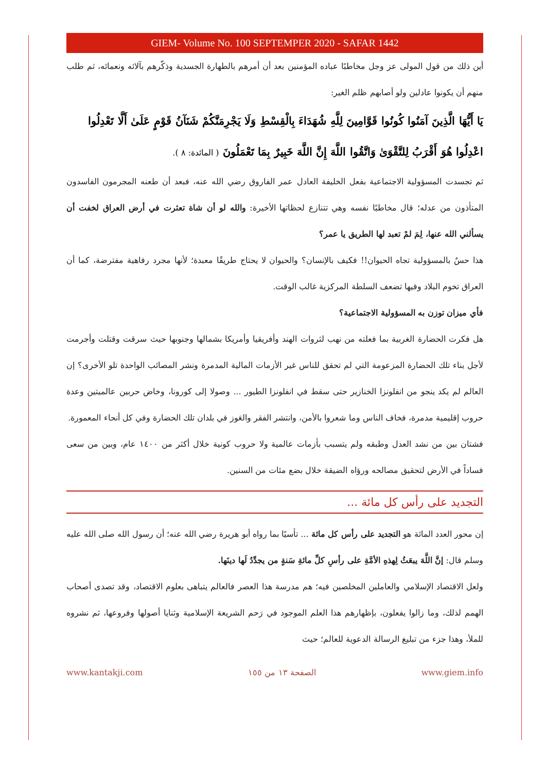GIEM- Volume No. 100 SEPTEMPER 2020 - SAFAR 1442
أين ذلك من قول المولى عز وجل مخاطبًا عباده المؤمنين بعد أن أمرهم بالطهارة الجسدية وذكّرهم بآلائه ونعمائه، ثم طلب منهم أن يكونوا عادلين ولو أصابهم ظلم الغير:
يَا أَيُّهَا الَّذِينَ آمَنُوا كُونُوا قَوَّامِينَ لِلَّهِ شُهَدَاءَ بِالْقِسْطِ وَلَا يَجْرِمَنَّكُمْ شَنَآنُ قَوْمٍ عَلَىٰ أَلَّا تَعْدِلُوا اعْدِلُوا هُوَ أَقْرَبُ لِلتَّقْوَىٰ وَاتَّقُوا اللَّهَ إِنَّ اللَّهَ خَبِيرٌ بِمَا تَعْمَلُونَ ( المائدة: ٨ ).
ثم تجسدت المسؤولية الاجتماعية بفعل الخليفة العادل عمر الفاروق رضي الله عنه، فبعد أن طعنه المجرمون الفاسدون المتأذون من عدله؛ قال مخاطبًا نفسه وهي تتنازع لحظاتها الأخيرة: والله لو أن شاة تعثرت في أرض العراق لخفت أن يسألني الله عنها، لِمَ لمْ تعبد لها الطريق يا عمر؟
هذا حسٌ بالمسؤولية تجاه الحيوان!! فكيف بالإنسان؟ والحيوان لا يحتاج طريقًا معبدة؛ لأنها مجرد رفاهية مفترضة، كما أن العراق تخوم البلاد وفيها تضعف السلطة المركزية غالب الوقت.
فأي ميزان توزن به المسؤولية الاجتماعية؟
هل فكرت الحضارة الغربية بما فعلته من نهب لثروات الهند وأفريقيا وأمريكا بشمالها وجنوبها حيث سرقت وقتلت وأجرمت لأجل بناء تلك الحضارة المزعومة التي لم تحقق للناس غير الأزمات المالية المدمرة ونشر المصائب الواحدة تلو الأخرى؟ إن العالم لم يكد ينجو من انفلونزا الخنازير حتى سقط في انفلونزا الطيور ... وصولا إلى كورونا، وخاض حربين عالميتين وعدة حروب إقليمية مدمرة، فخاف الناس وما شعروا بالأمن، وانتشر الفقر والعَوز في بلدان تلك الحضارة وفي كل أنحاء المعمورة.
فشتان بين من نشد العدل وطبقه ولم يتسبب بأزمات عالمية ولا حروب كونية خلال أكثر من ١٤٠٠ عام، وبين من سعى فساداً في الأرض لتحقيق مصالحه ورؤاه الضيقة خلال بضع مئات من السنين.
التجديد على رأس كل مائة ...
إن محور العدد المائة هو التجديد على رأس كل مائة ... تأسيًا بما رواه أبو هريرة رضي الله عنه؛ أن رسول الله صلى الله عليه وسلم قال: إنَّ اللَّهَ يبعَثُ لِهذهِ الأمَّةِ على رأسِ كلِّ مائةِ سَنةٍ من يجدِّدُ لَها دينَها.
ولعل الاقتصاد الإسلامي والعاملين المخلصين فيه؛ هم مدرسة هذا العصر فالعالم يتباهى بعلوم الاقتصاد، وقد تصدى أصحاب الهمم لذلك، وما زالوا يفعلون، بإظهارهم هذا العلم الموجود في رَحم الشريعة الإسلامية وثنايا أصولها وفروعها، ثم نشروه للملأ، وهذا جزء من تبليغ الرسالة الدعوية للعالم؛ حيث
www.kantakji.com الصفحة ١٣ من ١٥٥ www.giem.info